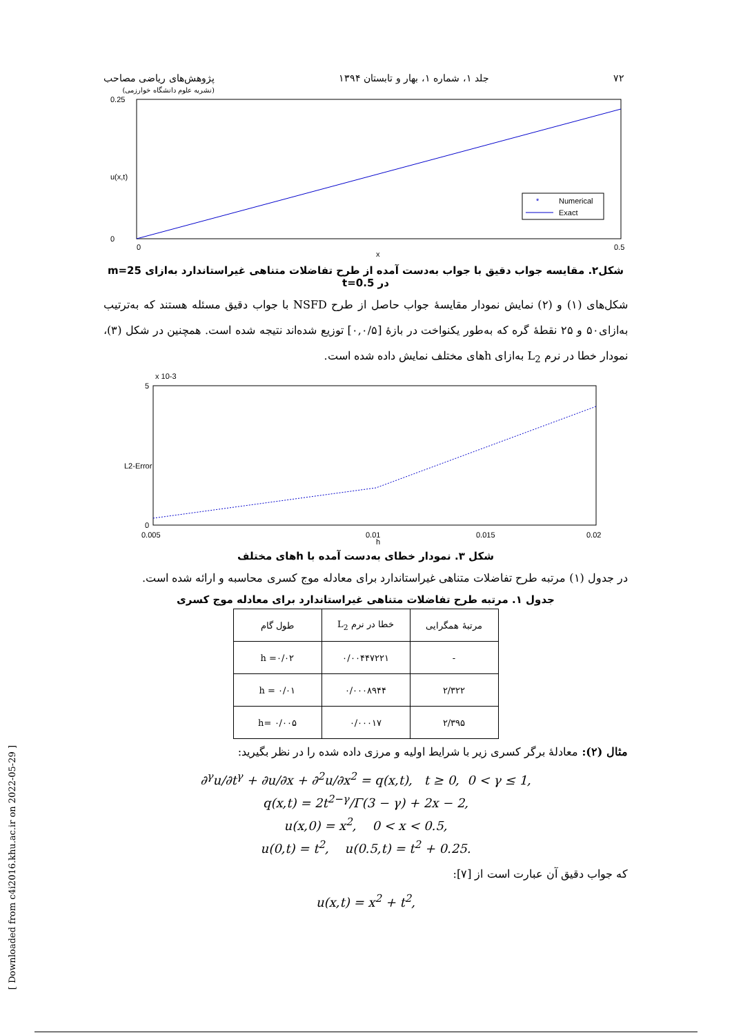۷۲ جلد ۱، شماره ۱، بهار و تابستان ۱۳۹۴ پژوهش‌های ریاضی مصاحب
(نشریه علوم دانشگاه خوارزمی)
Numerical
Exact
*
0.25
0
0
0.5
x
u(x,t)
شکل۲. مقایسه جواب دقیق با جواب به‌دست آمده از طرح تفاضلات متناهی غیراستاندارد به‌ازای m=25 در t=0.5
شکل‌های (۱) و (۲) نمایش نمودار مقایسهٔ جواب حاصل از طرح NSFD با جواب دقیق مسئله هستند که به‌ترتیب به‌ازای۵۰ و ۲۵ نقطهٔ گره که به‌طور یکنواخت در بازهٔ [۰,۰/۵] توزیع شده‌اند نتیجه شده است. همچنین در شکل (۳)، نمودار خطا در نرم L<sub>2</sub> به‌ازای hهای مختلف نمایش داده شده است.
x 10-3
5
0
0.005
0.01
0.02
0.015
h
L2-Error
شکل ۳. نمودار خطای به‌دست آمده با hهای مختلف
در جدول (۱) مرتبه طرح تفاضلات متناهی غیراستاندارد برای معادله موج کسری محاسبه و ارائه شده است.
جدول ۱. مرتبه طرح تفاضلات متناهی غیراستاندارد برای معادله موج کسری
| مرتبهٔ همگرایی | خطا در نرم L<sub>2</sub> | طول گام |
| --- | --- | --- |
| - | ۰/۰۰۴۴۷۲۲۱ | h =۰/۰۲ |
| ۲/۳۲۲ | ۰/۰۰۰۸۹۴۴ | h = ۰/۰۱ |
| ۲/۳۹۵ | ۰/۰۰۰۱۷ | h= ۰/۰۰۵ |
مثال (۲): معادلهٔ برگر کسری زیر با شرایط اولیه و مرزی داده شده را در نظر بگیرید:
∂<sup>γ</sup>u/∂t<sup>γ</sup> + ∂u/∂x + ∂<sup>2</sup>u/∂x<sup>2</sup> = q(x,t), t ≥ 0, 0 < γ ≤ 1,
q(x,t) = 2t<sup>2−γ</sup>/Γ(3 − γ) + 2x − 2,
u(x,0) = x<sup>2</sup>, 0 < x < 0.5,
u(0,t) = t<sup>2</sup>, u(0.5,t) = t<sup>2</sup> + 0.25.
که جواب دقیق آن عبارت است از [۷]:
u(x,t) = x<sup>2</sup> + t<sup>2</sup>,
[ Downloaded from c4i2016.khu.ac.ir on 2022-05-29 ]